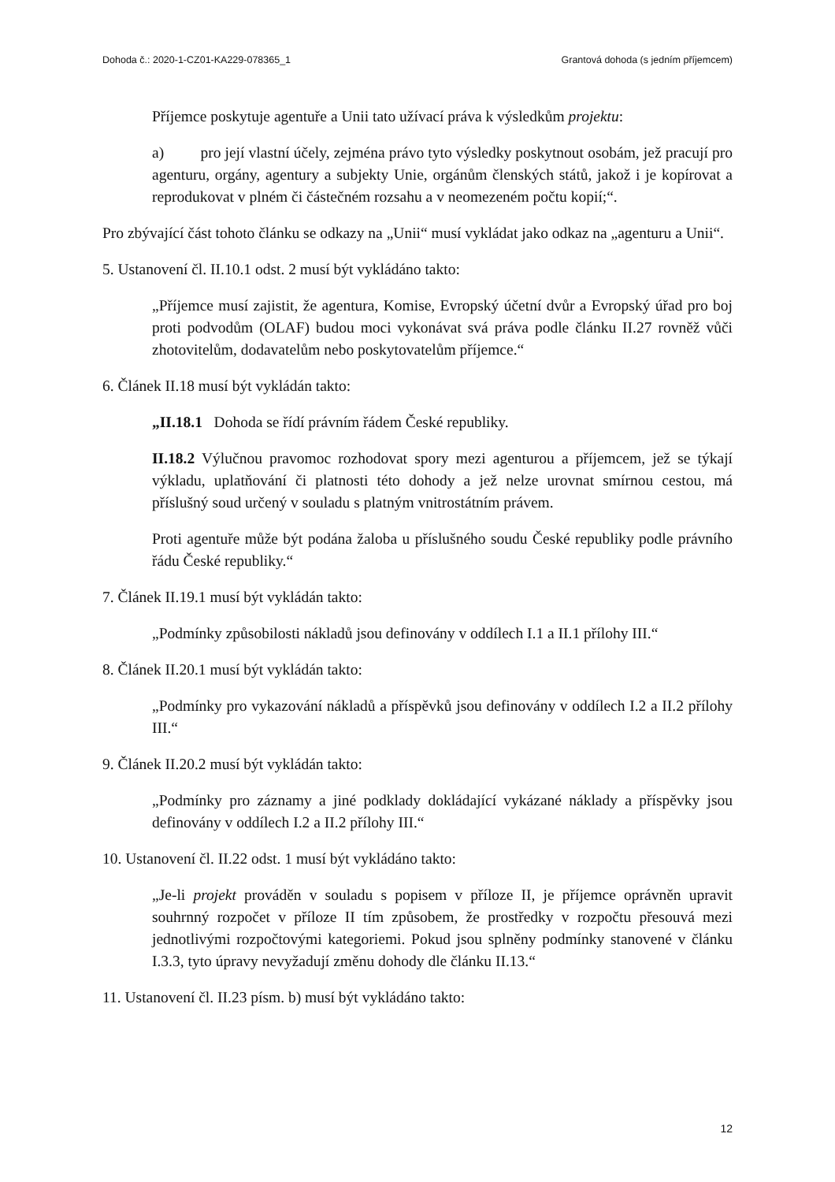Dohoda č.: 2020-1-CZ01-KA229-078365_1 Grantová dohoda (s jedním příjemcem)
Příjemce poskytuje agentuře a Unii tato užívací práva k výsledkům projektu:
a) pro její vlastní účely, zejména právo tyto výsledky poskytnout osobám, jež pracují pro agenturu, orgány, agentury a subjekty Unie, orgánům členských států, jakož i je kopírovat a reprodukovat v plném či částečném rozsahu a v neomezeném počtu kopií;“.
Pro zbývající část tohoto článku se odkazy na „Unii“ musí vykládat jako odkaz na „agenturu a Unii“.
5. Ustanovení čl. II.10.1 odst. 2 musí být vykládáno takto:
„Příjemce musí zajistit, že agentura, Komise, Evropský účetní dvůr a Evropský úřad pro boj proti podvodům (OLAF) budou moci vykonávat svá práva podle článku II.27 rovněž vůči zhotovitelům, dodavatelům nebo poskytovatelům příjemce.“
6. Článek II.18 musí být vykládán takto:
„II.18.1 Dohoda se řídí právním řádem České republiky.
II.18.2 Výlučnou pravomoc rozhodovat spory mezi agenturou a příjemcem, jež se týkají výkladu, uplatňování či platnosti této dohody a jež nelze urovnat smírnou cestou, má příslušný soud určený v souladu s platným vnitrostátním právem.
Proti agentuře může být podána žaloba u příslušného soudu České republiky podle právního řádu České republiky.“
7. Článek II.19.1 musí být vykládán takto:
„Podmínky způsobilosti nákladů jsou definovány v oddílech I.1 a II.1 přílohy III.“
8. Článek II.20.1 musí být vykládán takto:
„Podmínky pro vykazování nákladů a příspěvků jsou definovány v oddílech I.2 a II.2 přílohy III.“
9. Článek II.20.2 musí být vykládán takto:
„Podmínky pro záznamy a jiné podklady dokládající vykázané náklady a příspěvky jsou definovány v oddílech I.2 a II.2 přílohy III.“
10. Ustanovení čl. II.22 odst. 1 musí být vykládáno takto:
„Je-li projekt prováděn v souladu s popisem v příloze II, je příjemce oprávněn upravit souhrnný rozpočet v příloze II tím způsobem, že prostředky v rozpočtu přesouvá mezi jednotlivými rozpočtovými kategoriemi. Pokud jsou splněny podmínky stanovené v článku I.3.3, tyto úpravy nevyžadují změnu dohody dle článku II.13.“
11. Ustanovení čl. II.23 písm. b) musí být vykládáno takto:
12